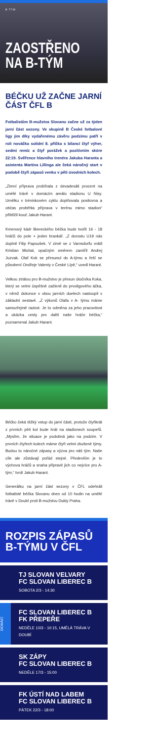B-TÝM
ZAOSTŘENO NA B-TÝM
BÉČKU UŽ ZAČNE JARNÍ ČÁST ČFL B
Fotbalistům B-mužstva Slovanu začne už za týden jarní část sezony. Ve skupině B České fotbalové ligy jim díky vydařenému závěru podzimu patří v roli nováčka solidní 8. příčka s bilancí čtyř výher, sedmi remíz a čtyř porážek a pozitivním skóre 22:19. Svěřence hlavního trenéra Jakuba Haranta a asistenta Martina Lillinga ale čeká náročný start v podobě čtyři zápasů venku v pěti úvodních kolech.
„Zimní příprava probíhala z devadesáti procent na umělé trávě v domácím areálu stadionu U Nisy. Umělku v tréninkovém cyklu doplňovala posilovna a občas proběhla příprava v terénu mimo stadion“ přiblížil kouč Jakub Harant.
Kmenový kádr libereckého béčka bude tvořit 16 - 18 hráčů do pole + jeden brankář. „Z dorostu U19 nás doplnil Filip Papoušek. V zimě se z Varnsdorfu vrátil Kristian Michal, opačným směrem zamířil Andrej Juzvak. Olaf Kok se přesunul do A-týmu a řeší se působení Ondřeje Valenty v České Lípě,“ uvedl Harant.
Velkou ztrátou pro B-mužstvo je přesun útočníka Koka, který se velmi úspěšně začlenil do prvoligového áčka, v němž dokonce v obou jarních duelech nastoupil v základní sestavě. „Z výkonů Olafa v A- týmu máme samozřejmě radost. Je to odměna za jeho pracovitost a ukázka cesty pro další naše hráče béčka,“ poznamenal Jakub Harant.
Béčko čeká těžký vstup do jarní části, protože čtyřikrát z prvních pěti kol bude hrát na stadionech soupeřů. „Myslím, že situace je podobná jako na podzim. V prvních čtyřech kolech máme čtyři velmi zkušené týmy. Budou to náročné zápasy a výzva pro náš tým. Naše cíle ale zůstávají pořád stejné. Především je to výchova hráčů a snaha připravit jich co nejvíce pro A-tým,“ tvrdí Jakub Harant.
Generálku na jarní část sezony v ČFL odehráli fotbalisté béčka Slovanu dnes od 10 hodin na umělé trávě v Doubí proti B-mužstvu Dukly Praha.
ROZPIS ZÁPASŮ B-TÝMU V ČFL
TJ SLOVAN VELVARY
FC SLOVAN LIBEREC B
SOBOTA 2/3 - 14:30
DOMÁCÍ
FC SLOVAN LIBEREC B
FK PŘEPEŘE
NEDĚLE 10/3 - 10:15, UMĚLÁ TRÁVA V DOUBÍ
SK ZÁPY
FC SLOVAN LIBEREC B
NEDĚLE 17/3 - 15:00
FK ÚSTÍ NAD LABEM
FC SLOVAN LIBEREC B
PÁTEK 22/3 - 18:00